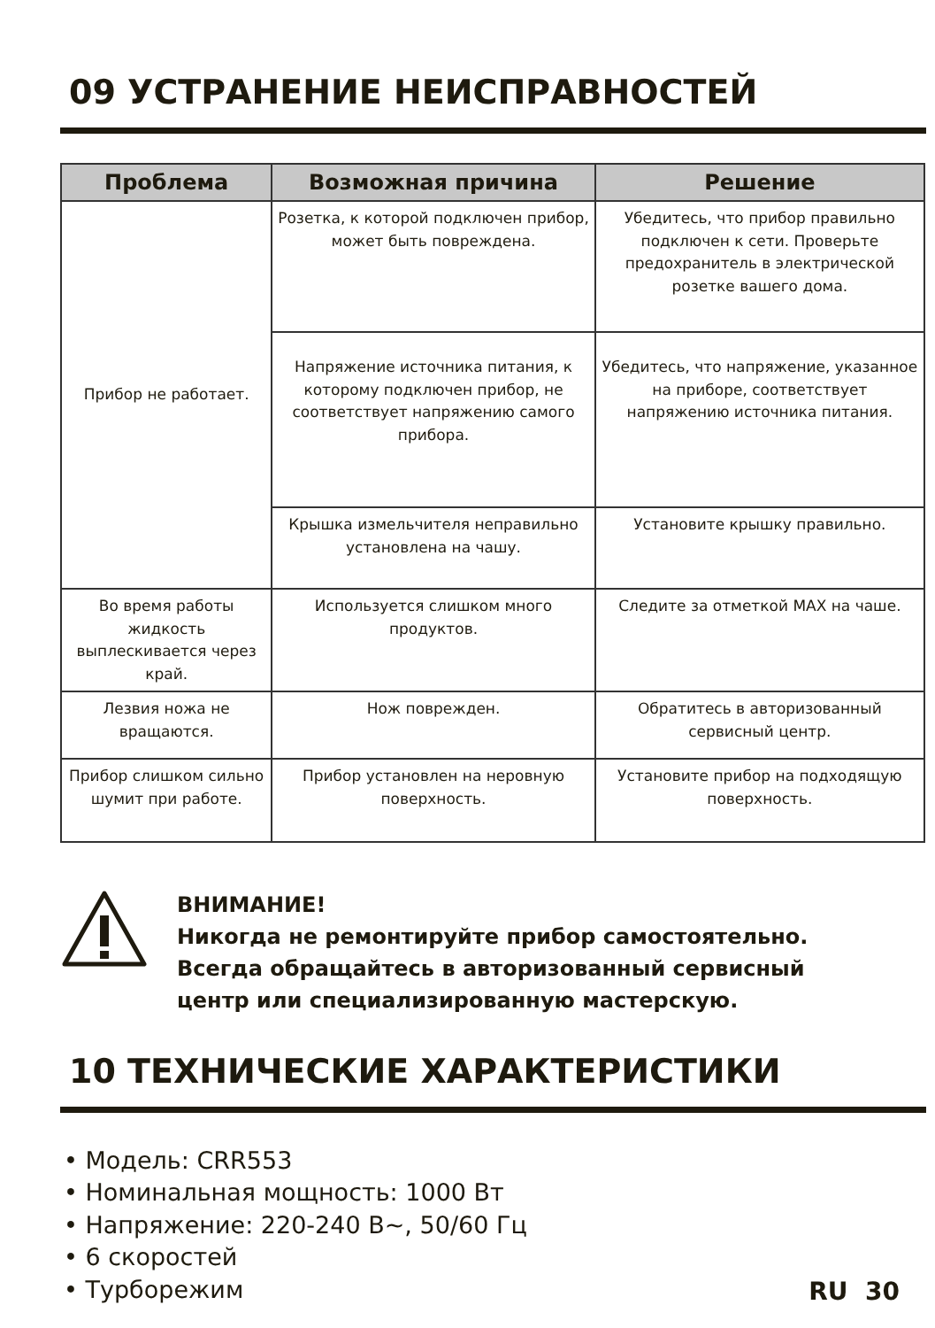09 УСТРАНЕНИЕ НЕИСПРАВНОСТЕЙ
| Проблема | Возможная причина | Решение |
| --- | --- | --- |
| Прибор не работает. | Розетка, к которой подключен прибор, может быть повреждена. | Убедитесь, что прибор правильно подключен к сети. Проверьте предохранитель в электрической розетке вашего дома. |
| | Напряжение источника питания, к которому подключен прибор, не соответствует напряжению самого прибора. | Убедитесь, что напряжение, указанное на приборе, соответствует напряжению источника питания. |
| | Крышка измельчителя неправильно установлена на чашу. | Установите крышку правильно. |
| Во время работы жидкость выплескивается через край. | Используется слишком много продуктов. | Следите за отметкой MAX на чаше. |
| Лезвия ножа не вращаются. | Нож поврежден. | Обратитесь в авторизованный сервисный центр. |
| Прибор слишком сильно шумит при работе. | Прибор установлен на неровную поверхность. | Установите прибор на подходящую поверхность. |
ВНИМАНИЕ!
Никогда не ремонтируйте прибор самостоятельно.
Всегда обращайтесь в авторизованный сервисный
центр или специализированную мастерскую.
10 ТЕХНИЧЕСКИЕ ХАРАКТЕРИСТИКИ
• Модель: CRR553
• Номинальная мощность: 1000 Вт
• Напряжение: 220-240 В~, 50/60 Гц
• 6 скоростей
• Турборежим
RU 30